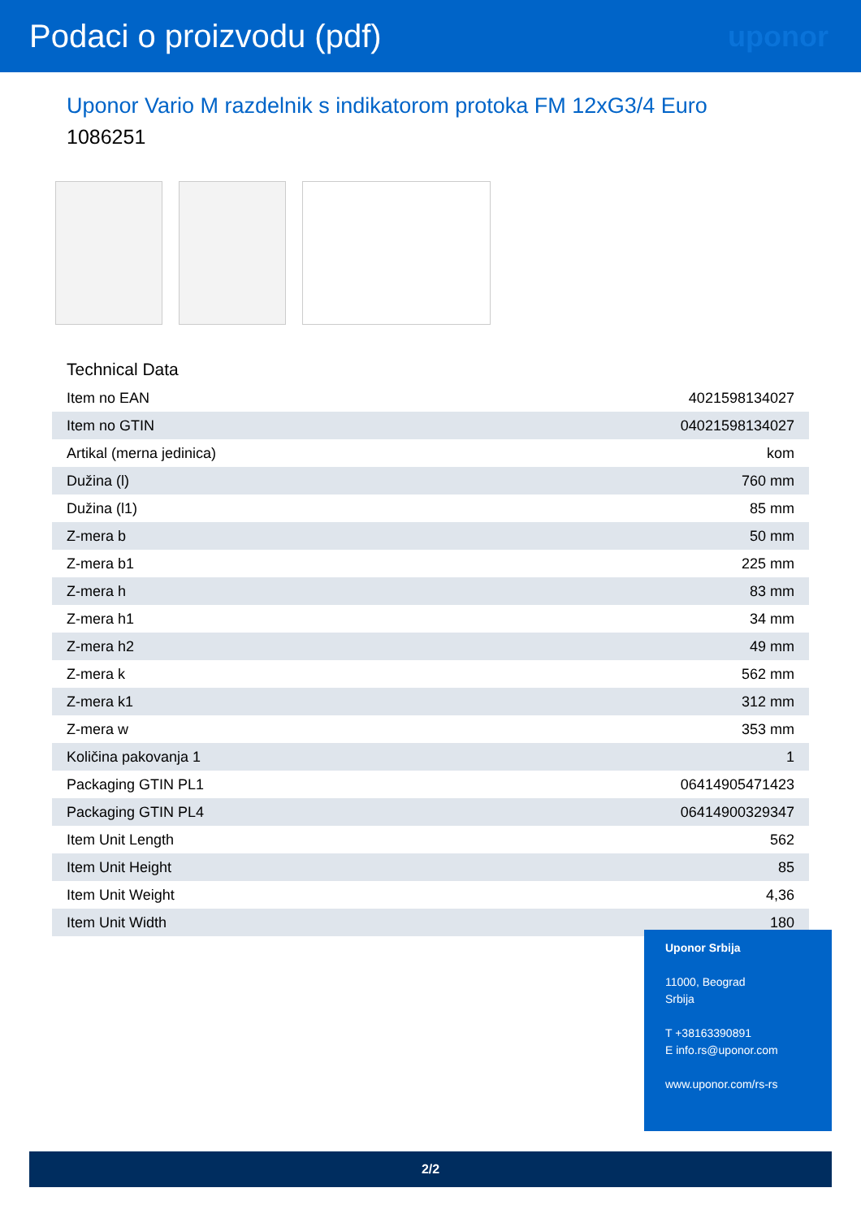Podaci o proizvodu (pdf) uponor
Uponor Vario M razdelnik s indikatorom protoka FM 12xG3/4 Euro
1086251
Technical Data
| Item no EAN | 4021598134027 |
| Item no GTIN | 04021598134027 |
| Artikal (merna jedinica) | kom |
| Dužina (l) | 760 mm |
| Dužina (l1) | 85 mm |
| Z-mera b | 50 mm |
| Z-mera b1 | 225 mm |
| Z-mera h | 83 mm |
| Z-mera h1 | 34 mm |
| Z-mera h2 | 49 mm |
| Z-mera k | 562 mm |
| Z-mera k1 | 312 mm |
| Z-mera w | 353 mm |
| Količina pakovanja 1 | 1 |
| Packaging GTIN PL1 | 06414905471423 |
| Packaging GTIN PL4 | 06414900329347 |
| Item Unit Length | 562 |
| Item Unit Height | 85 |
| Item Unit Weight | 4,36 |
| Item Unit Width | 180 |
Uponor Srbija
11000, Beograd
Srbija
T +38163390891
E info.rs@uponor.com
www.uponor.com/rs-rs
2/2